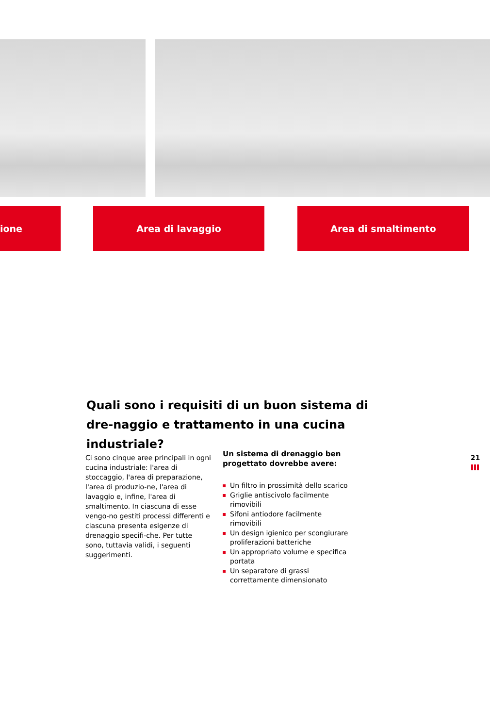ione Area di lavaggio Area di smaltimento
Quali sono i requisiti di un buon sistema di dre-naggio e trattamento in una cucina industriale?
Ci sono cinque aree principali in ogni cucina industriale: l'area di stoccaggio, l'area di preparazione, l'area di produzio-ne, l'area di lavaggio e, infine, l'area di smaltimento. In ciascuna di esse vengo-no gestiti processi differenti e ciascuna presenta esigenze di drenaggio specifi-che. Per tutte sono, tuttavia validi, i seguenti suggerimenti.
Un sistema di drenaggio ben progettato dovrebbe avere:
Un filtro in prossimità dello scarico
Griglie antiscivolo facilmente rimovibili
Sifoni antiodore facilmente rimovibili
Un design igienico per scongiurare proliferazioni batteriche
Un appropriato volume e specifica portata
Un separatore di grassi correttamente dimensionato
21